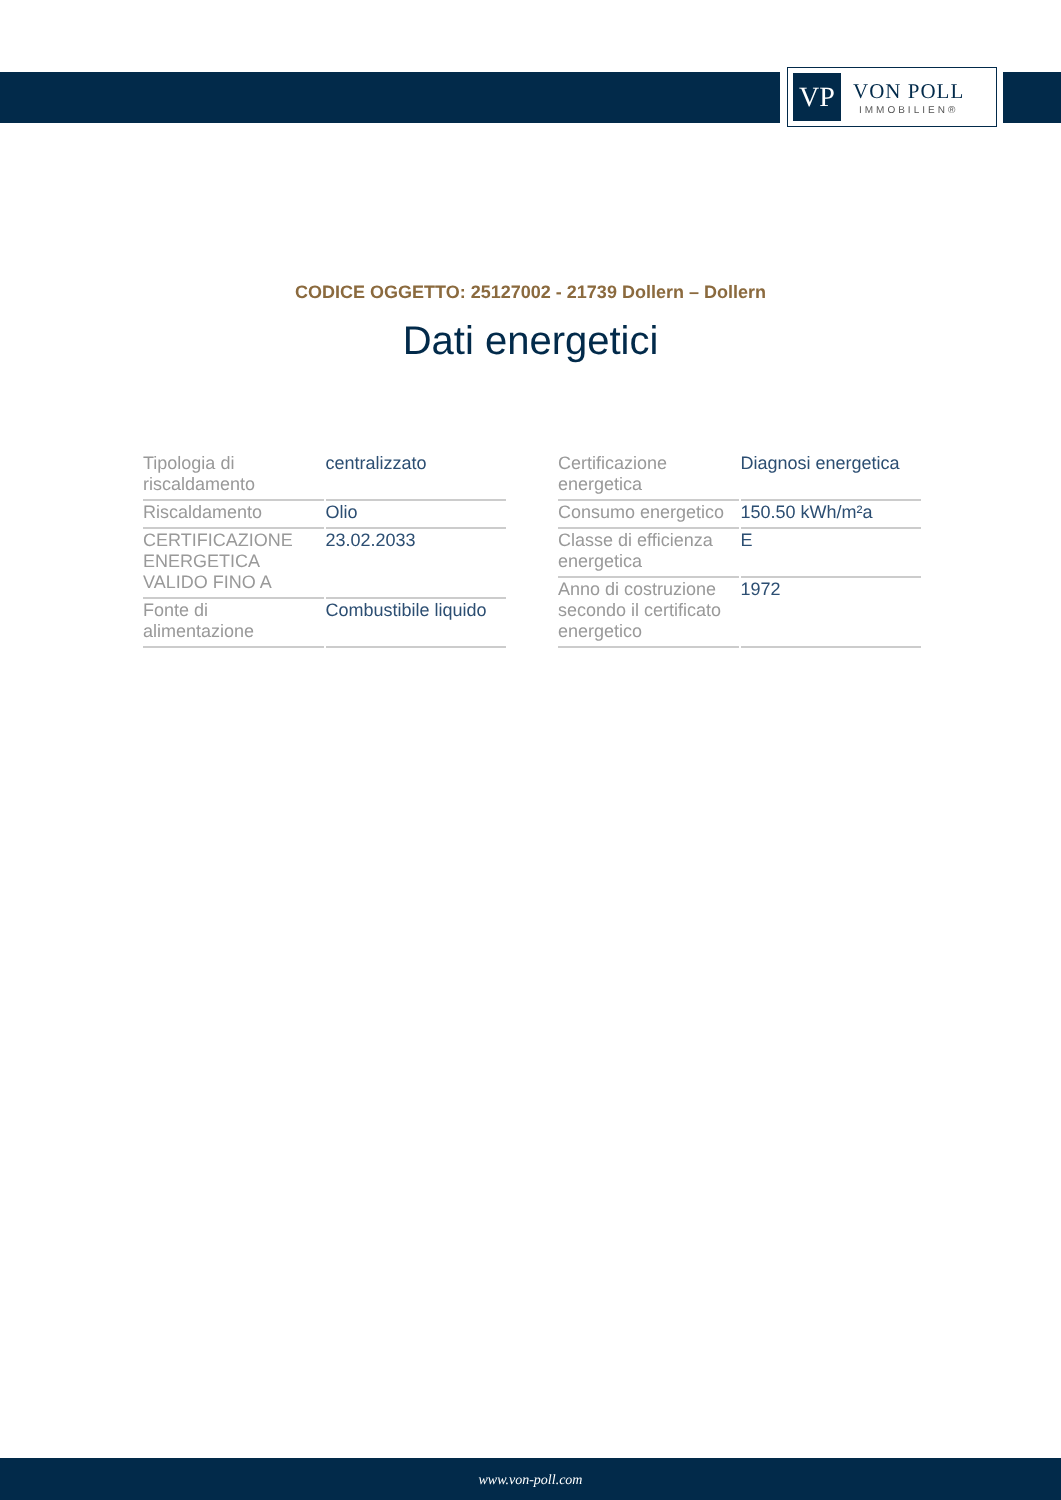VP
VON POLL
IMMOBILIEN®
CODICE OGGETTO: 25127002 - 21739 Dollern – Dollern
Dati energetici
| Tipologia di riscaldamento | centralizzato |
| Riscaldamento | Olio |
| CERTIFICAZIONE ENERGETICA VALIDO FINO A | 23.02.2033 |
| Fonte di alimentazione | Combustibile liquido |
| Certificazione energetica | Diagnosi energetica |
| Consumo energetico | 150.50 kWh/m²a |
| Classe di efficienza energetica | E |
| Anno di costruzione secondo il certificato energetico | 1972 |
www.von-poll.com